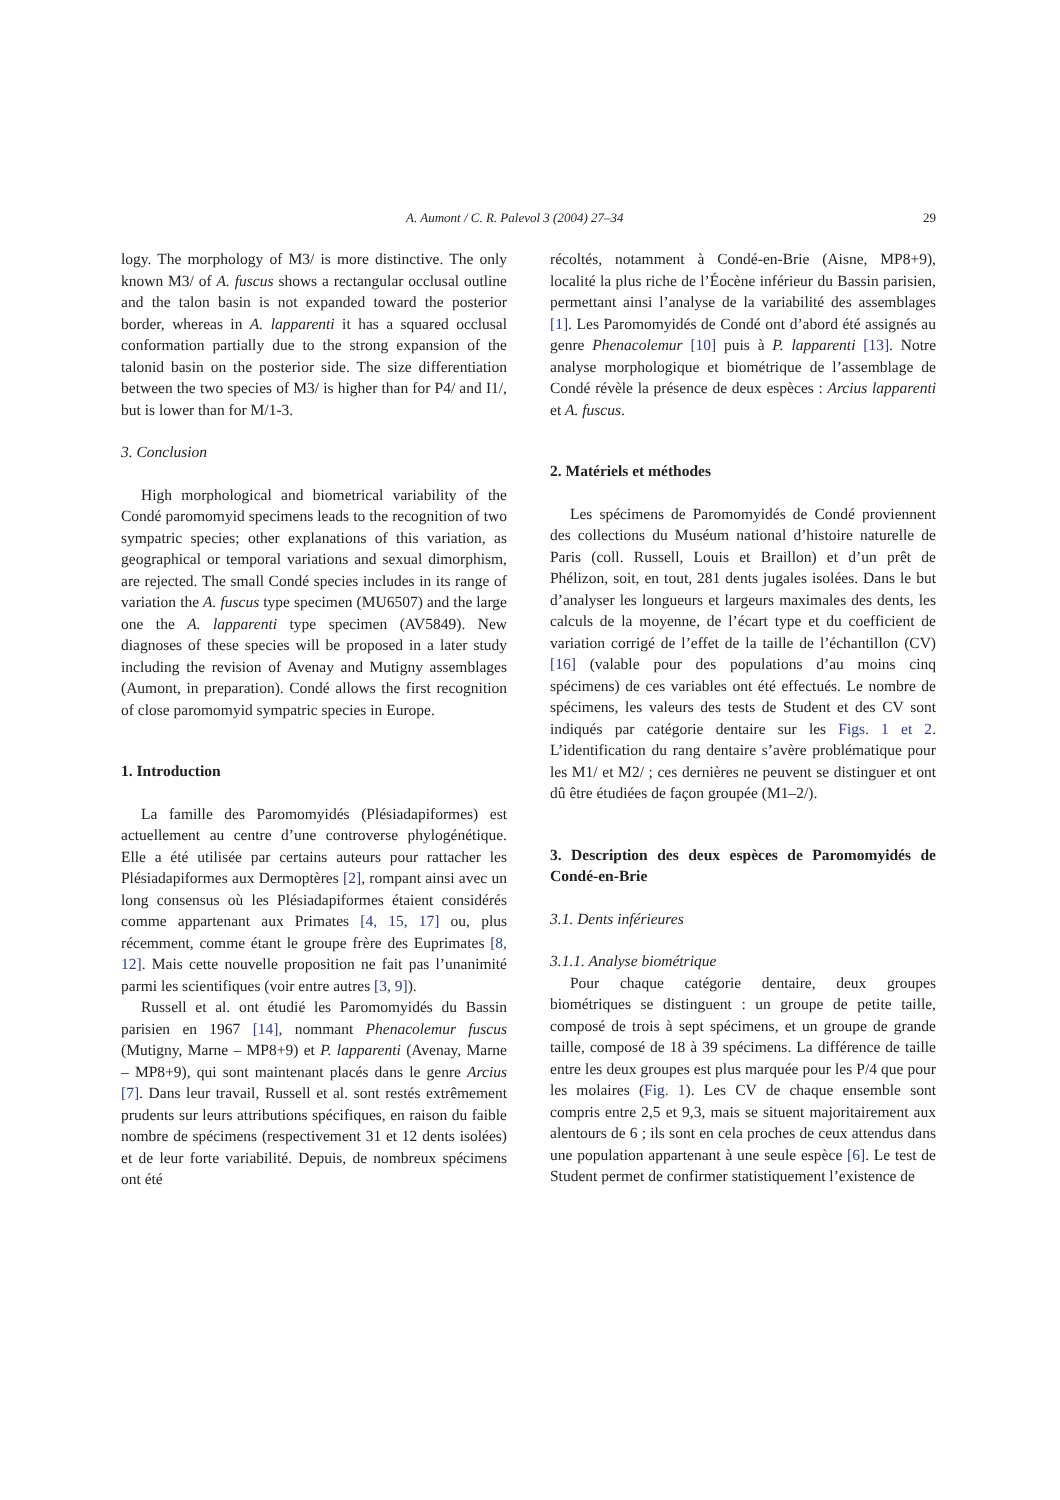A. Aumont / C. R. Palevol 3 (2004) 27–34 29
logy. The morphology of M3/ is more distinctive. The only known M3/ of A. fuscus shows a rectangular occlusal outline and the talon basin is not expanded toward the posterior border, whereas in A. lapparenti it has a squared occlusal conformation partially due to the strong expansion of the talonid basin on the posterior side. The size differentiation between the two species of M3/ is higher than for P4/ and I1/, but is lower than for M/1-3.
3. Conclusion
High morphological and biometrical variability of the Condé paromomyid specimens leads to the recognition of two sympatric species; other explanations of this variation, as geographical or temporal variations and sexual dimorphism, are rejected. The small Condé species includes in its range of variation the A. fuscus type specimen (MU6507) and the large one the A. lapparenti type specimen (AV5849). New diagnoses of these species will be proposed in a later study including the revision of Avenay and Mutigny assemblages (Aumont, in preparation). Condé allows the first recognition of close paromomyid sympatric species in Europe.
1. Introduction
La famille des Paromomyidés (Plésiadapiformes) est actuellement au centre d’une controverse phylogénétique. Elle a été utilisée par certains auteurs pour rattacher les Plésiadapiformes aux Dermoptères [2], rompant ainsi avec un long consensus où les Plésiadapiformes étaient considérés comme appartenant aux Primates [4, 15, 17] ou, plus récemment, comme étant le groupe frère des Euprimates [8, 12]. Mais cette nouvelle proposition ne fait pas l’unanimité parmi les scientifiques (voir entre autres [3, 9]).
Russell et al. ont étudié les Paromomyidés du Bassin parisien en 1967 [14], nommant Phenacolemur fuscus (Mutigny, Marne – MP8+9) et P. lapparenti (Avenay, Marne – MP8+9), qui sont maintenant placés dans le genre Arcius [7]. Dans leur travail, Russell et al. sont restés extrêmement prudents sur leurs attributions spécifiques, en raison du faible nombre de spécimens (respectivement 31 et 12 dents isolées) et de leur forte variabilité. Depuis, de nombreux spécimens ont été
récoltés, notamment à Condé-en-Brie (Aisne, MP8+9), localité la plus riche de l’Éocène inférieur du Bassin parisien, permettant ainsi l’analyse de la variabilité des assemblages [1]. Les Paromomyidés de Condé ont d’abord été assignés au genre Phenacolemur [10] puis à P. lapparenti [13]. Notre analyse morphologique et biométrique de l’assemblage de Condé révèle la présence de deux espèces : Arcius lapparenti et A. fuscus.
2. Matériels et méthodes
Les spécimens de Paromomyidés de Condé proviennent des collections du Muséum national d’histoire naturelle de Paris (coll. Russell, Louis et Braillon) et d’un prêt de Phélizon, soit, en tout, 281 dents jugales isolées. Dans le but d’analyser les longueurs et largeurs maximales des dents, les calculs de la moyenne, de l’écart type et du coefficient de variation corrigé de l’effet de la taille de l’échantillon (CV) [16] (valable pour des populations d’au moins cinq spécimens) de ces variables ont été effectués. Le nombre de spécimens, les valeurs des tests de Student et des CV sont indiqués par catégorie dentaire sur les Figs. 1 et 2. L’identification du rang dentaire s’avère problématique pour les M1/ et M2/ ; ces dernières ne peuvent se distinguer et ont dû être étudiées de façon groupée (M1–2/).
3. Description des deux espèces de Paromomyidés de Condé-en-Brie
3.1. Dents inférieures
3.1.1. Analyse biométrique
Pour chaque catégorie dentaire, deux groupes biométriques se distinguent : un groupe de petite taille, composé de trois à sept spécimens, et un groupe de grande taille, composé de 18 à 39 spécimens. La différence de taille entre les deux groupes est plus marquée pour les P/4 que pour les molaires (Fig. 1). Les CV de chaque ensemble sont compris entre 2,5 et 9,3, mais se situent majoritairement aux alentours de 6 ; ils sont en cela proches de ceux attendus dans une population appartenant à une seule espèce [6]. Le test de Student permet de confirmer statistiquement l’existence de